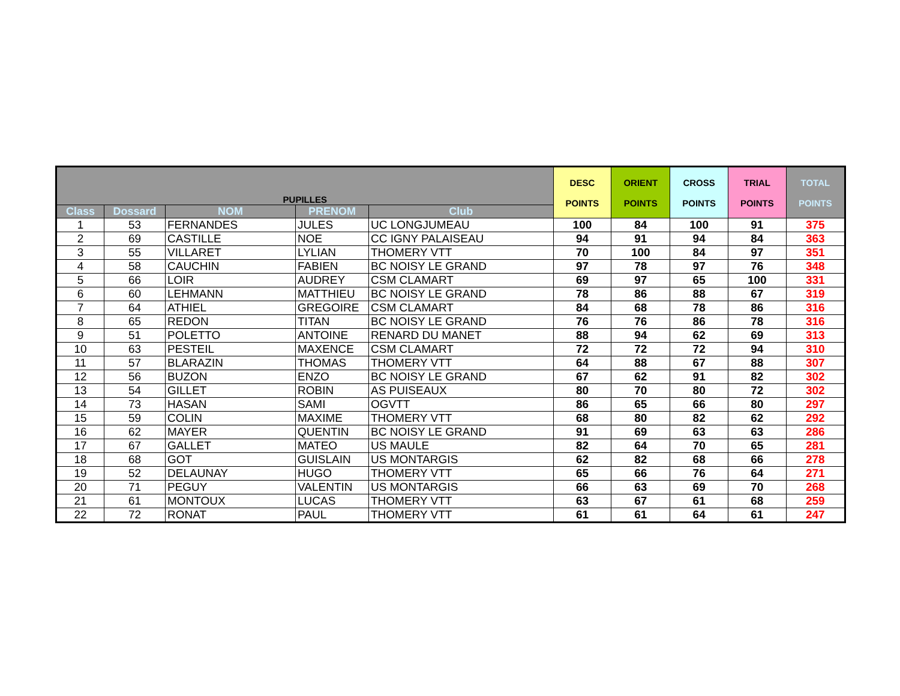| PUPILLES | | | | | DESC POINTS | ORIENT POINTS | CROSS POINTS | TRIAL POINTS | TOTAL POINTS |
| --- | --- | --- | --- | --- | --- | --- | --- | --- | --- |
| Class | Dossard | NOM | PRENOM | Club | | | | | |
| 1 | 53 | FERNANDES | JULES | UC LONGJUMEAU | 100 | 84 | 100 | 91 | 375 |
| 2 | 69 | CASTILLE | NOE | CC IGNY PALAISEAU | 94 | 91 | 94 | 84 | 363 |
| 3 | 55 | VILLARET | LYLIAN | THOMERY VTT | 70 | 100 | 84 | 97 | 351 |
| 4 | 58 | CAUCHIN | FABIEN | BC NOISY LE GRAND | 97 | 78 | 97 | 76 | 348 |
| 5 | 66 | LOIR | AUDREY | CSM CLAMART | 69 | 97 | 65 | 100 | 331 |
| 6 | 60 | LEHMANN | MATTHIEU | BC NOISY LE GRAND | 78 | 86 | 88 | 67 | 319 |
| 7 | 64 | ATHIEL | GREGOIRE | CSM CLAMART | 84 | 68 | 78 | 86 | 316 |
| 8 | 65 | REDON | TITAN | BC NOISY LE GRAND | 76 | 76 | 86 | 78 | 316 |
| 9 | 51 | POLETTO | ANTOINE | RENARD DU MANET | 88 | 94 | 62 | 69 | 313 |
| 10 | 63 | PESTEIL | MAXENCE | CSM CLAMART | 72 | 72 | 72 | 94 | 310 |
| 11 | 57 | BLARAZIN | THOMAS | THOMERY VTT | 64 | 88 | 67 | 88 | 307 |
| 12 | 56 | BUZON | ENZO | BC NOISY LE GRAND | 67 | 62 | 91 | 82 | 302 |
| 13 | 54 | GILLET | ROBIN | AS PUISEAUX | 80 | 70 | 80 | 72 | 302 |
| 14 | 73 | HASAN | SAMI | OGVTT | 86 | 65 | 66 | 80 | 297 |
| 15 | 59 | COLIN | MAXIME | THOMERY VTT | 68 | 80 | 82 | 62 | 292 |
| 16 | 62 | MAYER | QUENTIN | BC NOISY LE GRAND | 91 | 69 | 63 | 63 | 286 |
| 17 | 67 | GALLET | MATEO | US MAULE | 82 | 64 | 70 | 65 | 281 |
| 18 | 68 | GOT | GUISLAIN | US MONTARGIS | 62 | 82 | 68 | 66 | 278 |
| 19 | 52 | DELAUNAY | HUGO | THOMERY VTT | 65 | 66 | 76 | 64 | 271 |
| 20 | 71 | PEGUY | VALENTIN | US MONTARGIS | 66 | 63 | 69 | 70 | 268 |
| 21 | 61 | MONTOUX | LUCAS | THOMERY VTT | 63 | 67 | 61 | 68 | 259 |
| 22 | 72 | RONAT | PAUL | THOMERY VTT | 61 | 61 | 64 | 61 | 247 |